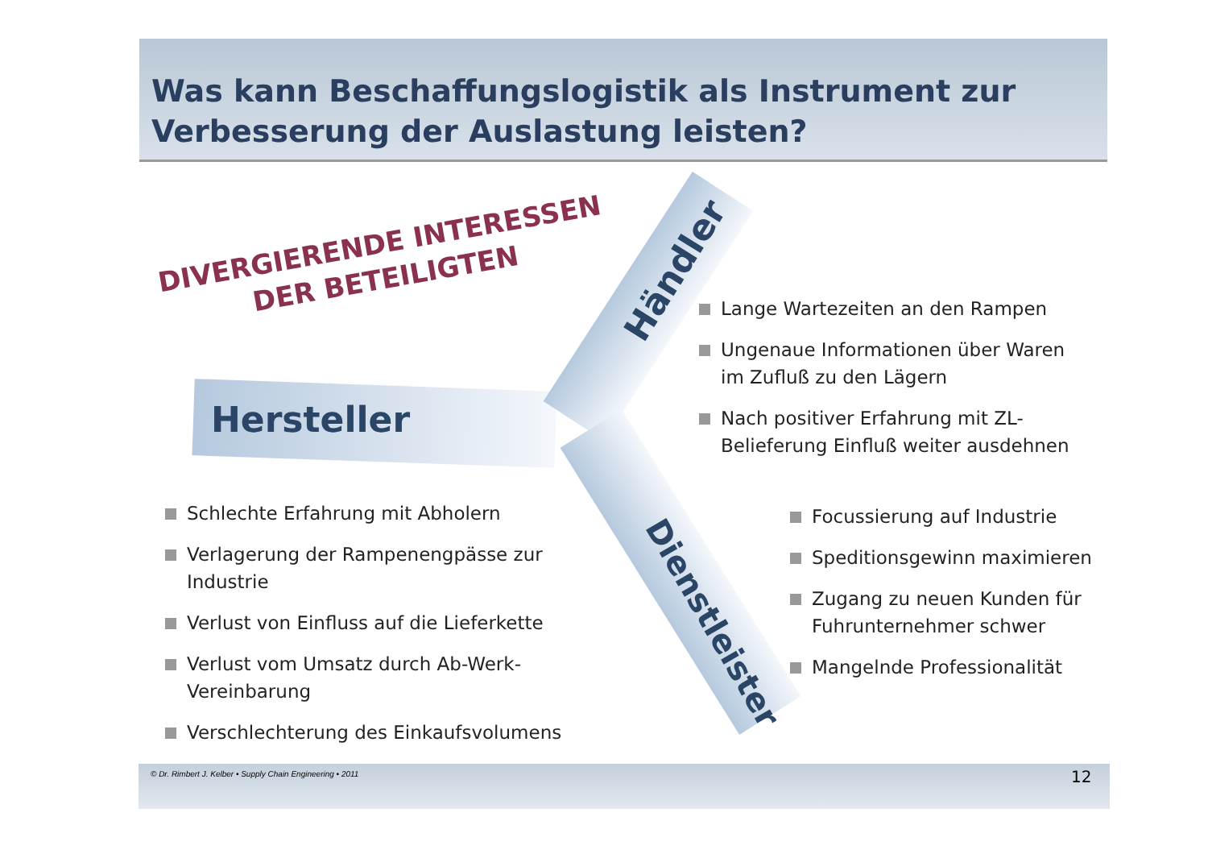Was kann Beschaffungslogistik als Instrument zur Verbesserung der Auslastung leisten?
DIVERGIERENDE INTERESSEN
DER BETEILIGTEN
Hersteller
Händler
Dienstleister
Lange Wartezeiten an den Rampen
Ungenaue Informationen über Waren im Zufluß zu den Lägern
Nach positiver Erfahrung mit ZL-Belieferung Einfluß weiter ausdehnen
Schlechte Erfahrung mit Abholern
Verlagerung der Rampenengpässe zur Industrie
Verlust von Einfluss auf die Lieferkette
Verlust vom Umsatz durch Ab-Werk-Vereinbarung
Verschlechterung des Einkaufsvolumens
Focussierung auf Industrie
Speditionsgewinn maximieren
Zugang zu neuen Kunden für Fuhrunternehmer schwer
Mangelnde Professionalität
© Dr. Rimbert J. Kelber • Supply Chain Engineering • 2011
12